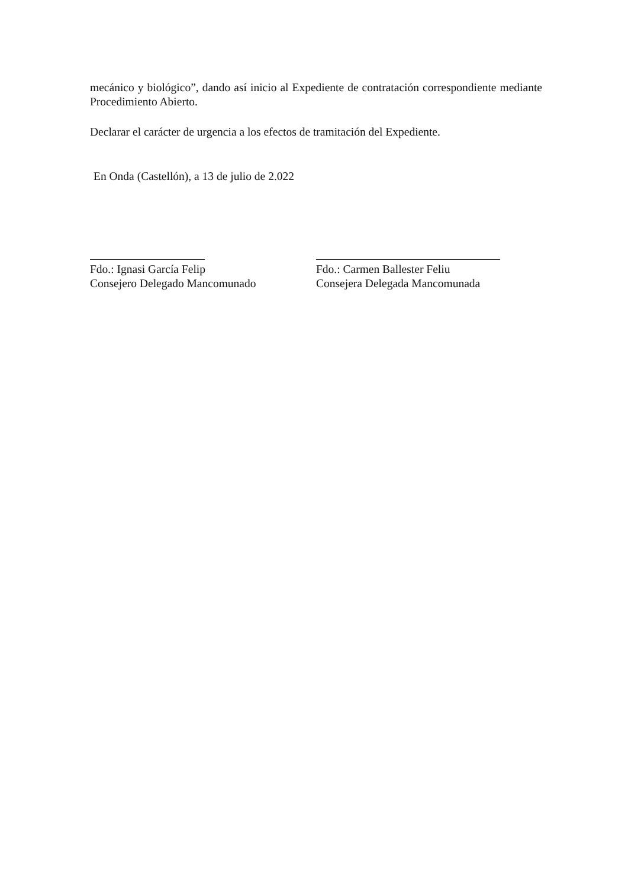mecánico y biológico”, dando así inicio al Expediente de contratación correspondiente mediante Procedimiento Abierto.
Declarar el carácter de urgencia a los efectos de tramitación del Expediente.
En Onda (Castellón), a 13 de julio de 2.022
Fdo.: Ignasi García Felip
Consejero Delegado Mancomunado
Fdo.: Carmen Ballester Feliu
Consejera Delegada Mancomunada